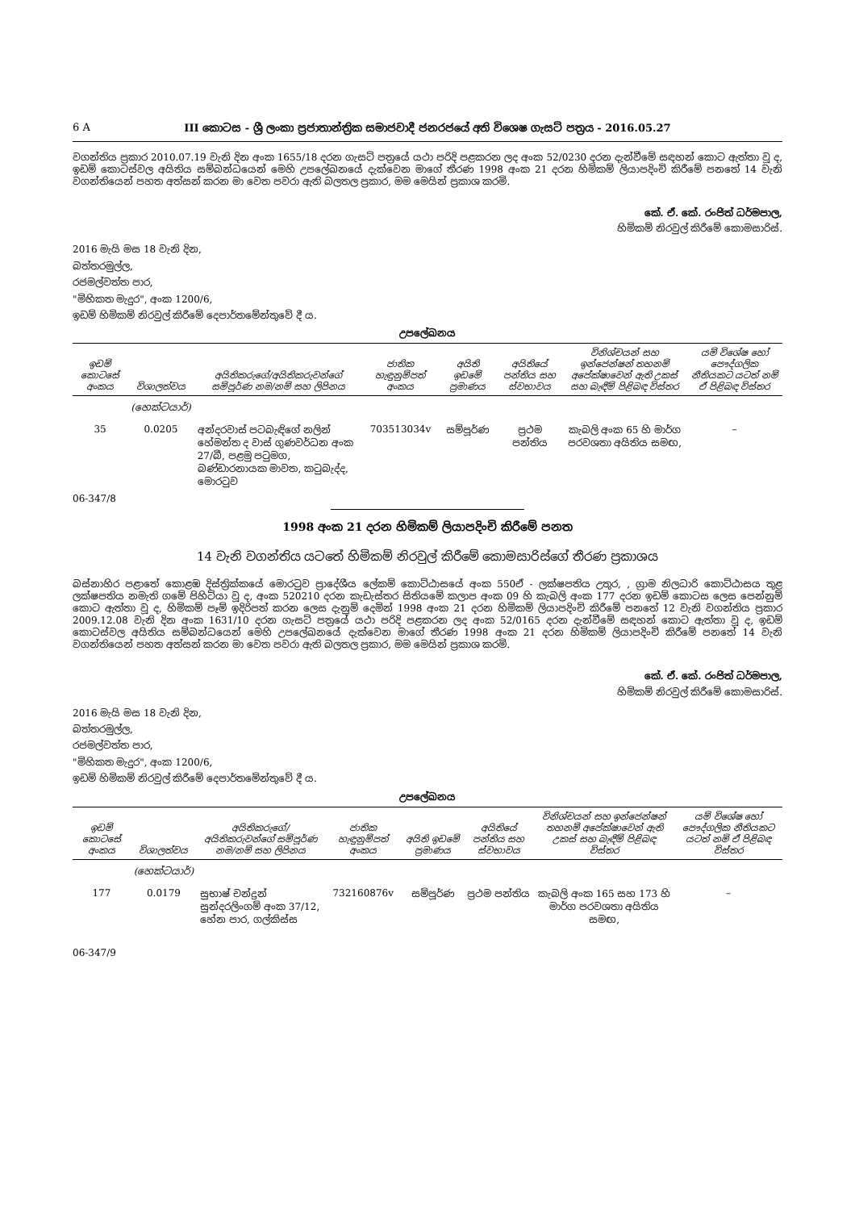6 A III කොටස - ශ්‍රී ලංකා ප්‍රජාතාන්ත්‍රික සමාජවාදී ජනරජයේ අති විශෙෂ ගැසට් පත්‍රය - 2016.05.27
වගන්තිය ප්‍රකාර 2010.07.19 වැනි දින අංක 1655/18 දරන ගැසට් පත්‍රයේ යථා පරිදි පළකරන ලද අංක 52/0230 දරන දැන්වීමේ සඳහන් කොට ඇත්තා වූ ද, ඉඩම් කොටස්වල අයිතිය සම්බන්ධයෙන් මෙහි උපලේඛනයේ දැක්වෙන මාගේ තීරණ 1998 අංක 21 දරන හිමිකම් ලියාපදිංචි කිරීමේ පනතේ 14 වැනි වගන්තියෙන් පහත අත්සන් කරන මා වෙත පවරා ඇති බලතල ප්‍රකාර, මම මෙයින් ප්‍රකාශ කරමි.
කේ. ඒ. කේ. රංජිත් ධර්මපාල,
හිමිකම් නිරවුල් කිරීමේ කොමසාරිස්.
2016 මැයි මස 18 වැනි දින,
බත්තරමුල්ල,
රජමල්වත්ත පාර,
"මිහිකත මැදුර", අංක 1200/6,
ඉඩම් හිමිකම් නිරවුල් කිරීමේ දෙපාර්තමේන්තුවේ දී ය.
උපලේඛනය
| ඉඩම් කොටසේ අංකය | විශාලත්වය | අයිතිකරුගේ/අයිතිකරුවන්ගේ සම්පූර්ණ නම/නම් සහ ලිපිනය | ජාතික හැඳුනුම්පත් අංකය | අයිති ඉඩමේ ප්‍රමාණය | අයිතියේ පන්තිය සහ ස්වභාවය | විනිශ්චයන් සහ ඉන්ජෙන්ෂන් තහනම් අපේක්ෂාවෙන් ඇති උකස් සහ බැඳීම් පිළිබඳ විස්තර | යම් විශේෂ හෝ පෞද්ගලික නීතියකට යටත් නම් ඒ පිළිබඳ විස්තර |
| --- | --- | --- | --- | --- | --- | --- | --- |
| | (හෙක්ටයාර්) | | | | | | |
| 35 | 0.0205 | අන්දරවාස් පටබැඳිගේ නලින් හේමන්ත ද වාස් ගුණවර්ධන අංක 27/බී, පළමු පටුමග, බණ්ඩාරනායක මාවත, කටුබැද්ද, මොරටුව | 703513034v | සම්පූර්ණ | ප්‍රථම පන්තිය | කැබලි අංක 65 හි මාර්ග පරවශතා අයිතිය සමඟ, | – |
06-347/8
1998 අංක 21 දරන හිමිකම් ලියාපදිංචි කිරීමේ පනත
14 වැනි වගන්තිය යටතේ හිමිකම් නිරවුල් කිරීමේ කොමසාරිස්ගේ තීරණ ප්‍රකාශය
බස්නාහිර පළාතේ කොළඹ දිස්ත්‍රික්කයේ මොරටුව ප්‍රාදේශීය ලේකම් කොට්ඨාසයේ අංක 550ඒ - ලක්ෂපතිය උතුර, , ග්‍රාම නිලධාරි කොට්ඨාසය තුළ ලක්ෂපතිය නමැති ගමේ පිහිටියා වූ ද, අංක 520210 දරන කැඩැස්තර සිතියමේ කලාප අංක 09 හි කැබලි අංක 177 දරන ඉඩම් කොටස ලෙස පෙන්නුම් කොට ඇත්තා වූ ද, හිමිකම් පෑම් ඉදිරිපත් කරන ලෙස දැනුම් දෙමින් 1998 අංක 21 දරන හිමිකම් ලියාපදිංචි කිරීමේ පනතේ 12 වැනි වගන්තිය ප්‍රකාර 2009.12.08 වැනි දින අංක 1631/10 දරන ගැසට් පත්‍රයේ යථා පරිදි පළකරන ලද අංක 52/0165 දරන දැන්වීමේ සඳහන් කොට ඇත්තා වූ ද, ඉඩම් කොටස්වල අයිතිය සම්බන්ධයෙන් මෙහි උපලේඛනයේ දැක්වෙන මාගේ තීරණ 1998 අංක 21 දරන හිමිකම් ලියාපදිංචි කිරීමේ පනතේ 14 වැනි වගන්තියෙන් පහත අත්සන් කරන මා වෙත පවරා ඇති බලතල ප්‍රකාර, මම මෙයින් ප්‍රකාශ කරමි.
කේ. ඒ. කේ. රංජිත් ධර්මපාල,
හිමිකම් නිරවුල් කිරීමේ කොමසාරිස්.
2016 මැයි මස 18 වැනි දින,
බත්තරමුල්ල,
රජමල්වත්ත පාර,
"මිහිකත මැදුර", අංක 1200/6,
ඉඩම් හිමිකම් නිරවුල් කිරීමේ දෙපාර්තමේන්තුවේ දී ය.
උපලේඛනය
| ඉඩම් කොටසේ අංකය | විශාලත්වය | අයිතිකරුගේ/අයිතිකරුවන්ගේ සම්පූර්ණ නම/නම් සහ ලිපිනය | ජාතික හැඳුනුම්පත් අංකය | අයිති ඉඩමේ ප්‍රමාණය | අයිතියේ පන්තිය සහ ස්වභාවය | විනිශ්චයන් සහ ඉන්ජෙන්ෂන් තහනම් අපේක්ෂාවෙන් ඇති උකස් සහ බැඳීම් පිළිබඳ විස්තර | යම් විශේෂ හෝ පෞද්ගලික නීතියකට යටත් නම් ඒ පිළිබඳ විස්තර |
| --- | --- | --- | --- | --- | --- | --- | --- |
| | (හෙක්ටයාර්) | | | | | | |
| 177 | 0.0179 | සුභාෂ් චන්ද්‍රන් සුන්දරලිංගම් අංක 37/12, හේන පාර, ගල්කිස්ස | 732160876v | සම්පූර්ණ | ප්‍රථම පන්තිය | කැබලි අංක 165 සහ 173 හි මාර්ග පරවශතා අයිතිය සමඟ, | – |
06-347/9